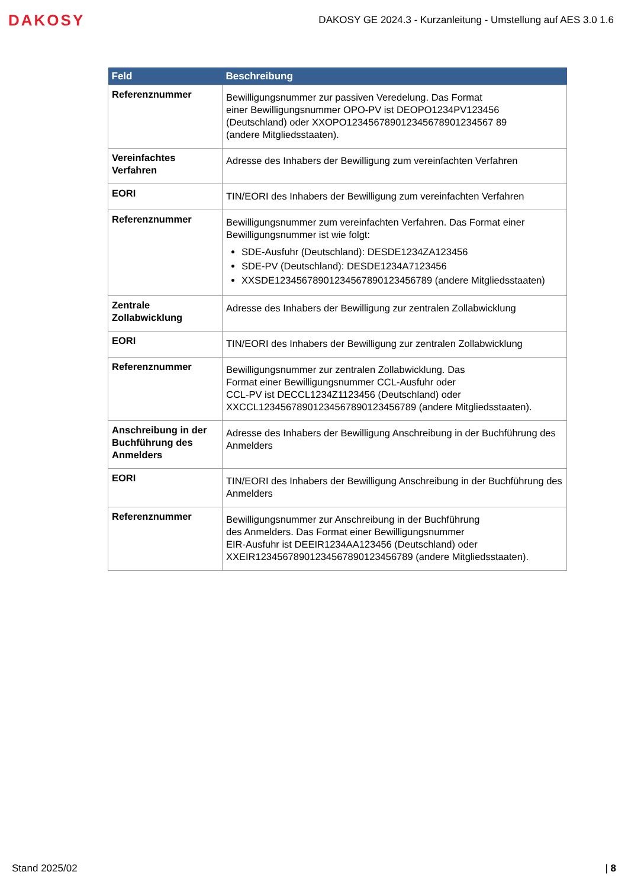DAKOSY
DAKOSY GE 2024.3 - Kurzanleitung - Umstellung auf AES 3.0 1.6
| Feld | Beschreibung |
| --- | --- |
| Referenznummer | Bewilligungsnummer zur passiven Veredelung. Das Format einer Bewilligungsnummer OPO-PV ist DEOPO1234PV123456 (Deutschland) oder XXOPO123456789012345678901234567 89 (andere Mitgliedsstaaten). |
| Vereinfachtes Verfahren | Adresse des Inhabers der Bewilligung zum vereinfachten Verfahren |
| EORI | TIN/EORI des Inhabers der Bewilligung zum vereinfachten Verfahren |
| Referenznummer | Bewilligungsnummer zum vereinfachten Verfahren. Das Format einer Bewilligungsnummer ist wie folgt: SDE-Ausfuhr (Deutschland): DESDE1234ZA123456 SDE-PV (Deutschland): DESDE1234A7123456 XXSDE12345678901234567890123456789 (andere Mitgliedsstaaten) |
| Zentrale Zollabwicklung | Adresse des Inhabers der Bewilligung zur zentralen Zollabwicklung |
| EORI | TIN/EORI des Inhabers der Bewilligung zur zentralen Zollabwicklung |
| Referenznummer | Bewilligungsnummer zur zentralen Zollabwicklung. Das Format einer Bewilligungsnummer CCL-Ausfuhr oder CCL-PV ist DECCL1234Z1123456 (Deutschland) oder XXCCL12345678901234567890123456789 (andere Mitgliedsstaaten). |
| Anschreibung in der Buchführung des Anmelders | Adresse des Inhabers der Bewilligung Anschreibung in der Buchführung des Anmelders |
| EORI | TIN/EORI des Inhabers der Bewilligung Anschreibung in der Buchführung des Anmelders |
| Referenznummer | Bewilligungsnummer zur Anschreibung in der Buchführung des Anmelders. Das Format einer Bewilligungsnummer EIR-Ausfuhr ist DEEIR1234AA123456 (Deutschland) oder XXEIR12345678901234567890123456789 (andere Mitgliedsstaaten). |
Stand 2025/02 | 8